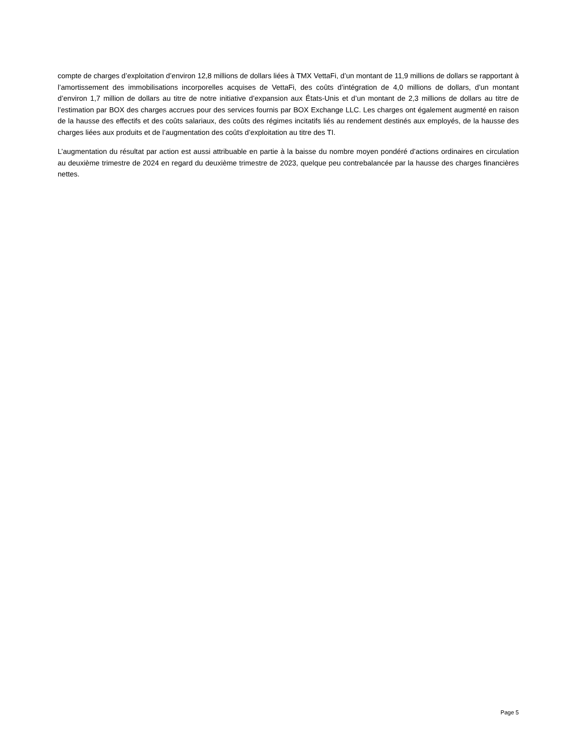compte de charges d’exploitation d’environ 12,8 millions de dollars liées à TMX VettaFi, d’un montant de 11,9 millions de dollars se rapportant à l’amortissement des immobilisations incorporelles acquises de VettaFi, des coûts d’intégration de 4,0 millions de dollars, d’un montant d’environ 1,7 million de dollars au titre de notre initiative d’expansion aux États-Unis et d’un montant de 2,3 millions de dollars au titre de l’estimation par BOX des charges accrues pour des services fournis par BOX Exchange LLC. Les charges ont également augmenté en raison de la hausse des effectifs et des coûts salariaux, des coûts des régimes incitatifs liés au rendement destinés aux employés, de la hausse des charges liées aux produits et de l’augmentation des coûts d’exploitation au titre des TI.
L’augmentation du résultat par action est aussi attribuable en partie à la baisse du nombre moyen pondéré d’actions ordinaires en circulation au deuxième trimestre de 2024 en regard du deuxième trimestre de 2023, quelque peu contrebalancée par la hausse des charges financières nettes.
Page 5